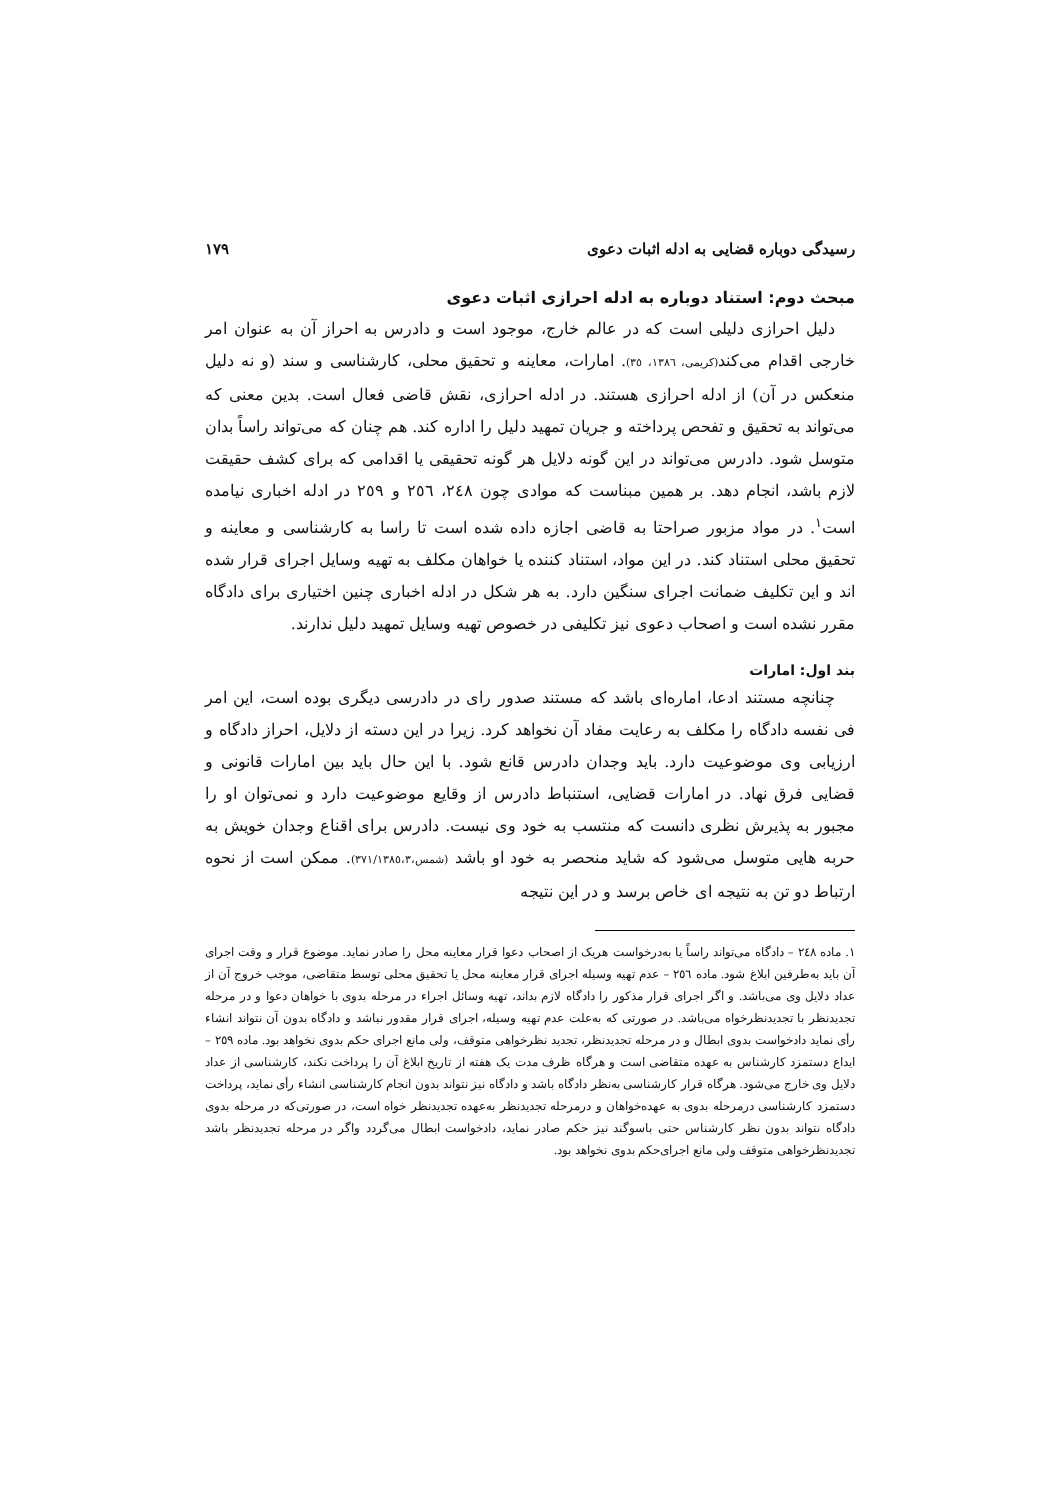رسیدگی دوباره قضایی به ادله اثبات دعوی ۱۷۹
مبحث دوم: استناد دوباره به ادله احرازی اثبات دعوی
دلیل احرازی دلیلی است که در عالم خارج، موجود است و دادرس به احراز آن به عنوان امر خارجی اقدام می‌کند(کریمی، ١٣٨٦، ٣٥). امارات، معاینه و تحقیق محلی، کارشناسی و سند (و نه دلیل منعکس در آن) از ادله احرازی هستند. در ادله احرازی، نقش قاضی فعال است. بدین معنی که می‌تواند به تحقیق و تفحص پرداخته و جریان تمهید دلیل را اداره کند. هم چنان که می‌تواند راساً بدان متوسل شود. دادرس می‌تواند در این گونه دلایل هر گونه تحقیقی یا اقدامی که برای کشف حقیقت لازم باشد، انجام دهد. بر همین مبناست که موادی چون ٢٤٨، ٢٥٦ و ٢٥٩ در ادله اخباری نیامده است<sup>١</sup>. در مواد مزبور صراحتا به قاضی اجازه داده شده است تا راسا به کارشناسی و معاینه و تحقیق محلی استناد کند. در این مواد، استناد کننده یا خواهان مکلف به تهیه وسایل اجرای قرار شده اند و این تکلیف ضمانت اجرای سنگین دارد. به هر شکل در ادله اخباری چنین اختیاری برای دادگاه مقرر نشده است و اصحاب دعوی نیز تکلیفی در خصوص تهیه وسایل تمهید دلیل ندارند.
بند اول: امارات
چنانچه مستند ادعا، اماره‌ای باشد که مستند صدور رای در دادرسی دیگری بوده است، این امر فی نفسه دادگاه را مکلف به رعایت مفاد آن نخواهد کرد. زیرا در این دسته از دلایل، احراز دادگاه و ارزیابی وی موضوعیت دارد. باید وجدان دادرس قانع شود. با این حال باید بین امارات قانونی و قضایی فرق نهاد. در امارات قضایی، استنباط دادرس از وقایع موضوعیت دارد و نمی‌توان او را مجبور به پذیرش نظری دانست که منتسب به خود وی نیست. دادرس برای اقناع وجدان خویش به حربه هایی متوسل می‌شود که شاید منحصر به خود او باشد (شمس،٣٧١/١٣٨٥،٣). ممکن است از نحوه ارتباط دو تن به نتیجه ای خاص برسد و در این نتیجه
١. ماده ٢٤٨ – دادگاه می‌تواند راساً یا به‌درخواست هریک از اصحاب دعوا قرار معاینه محل را صادر نماید. موضوع قرار و وقت اجرای آن باید به‌طرفین ابلاغ شود. ماده ٢٥٦ – عدم تهیه وسیله اجرای قرار معاینه محل یا تحقیق محلی توسط متقاضی، موجب خروج آن از عداد دلایل وی می‌باشد. و اگر اجرای قرار مذکور را دادگاه لازم بداند، تهیه وسائل اجراء در مرحله بدوی با خواهان دعوا و در مرحله تجدیدنظر با تجدیدنظرخواه می‌باشد. در صورتی که به‌علت عدم تهیه وسیله، اجرای قرار مقدور نباشد و دادگاه بدون آن نتواند انشاء رأی نماید دادخواست بدوی ابطال و در مرحله تجدیدنظر، تجدید نظرخواهی متوقف، ولی مانع اجرای حکم بدوی نخواهد بود. ماده ٢٥٩ – ایداع دستمزد کارشناس به عهده متقاضی است و هرگاه ظرف مدت یک هفته از تاریخ ابلاغ آن را پرداخت نکند، کارشناسی از عداد دلایل وی خارج می‌شود. هرگاه قرار کارشناسی به‌نظر دادگاه باشد و دادگاه نیز نتواند بدون انجام کارشناسی انشاء رأی نماید، پرداخت دستمزد کارشناسی درمرحله بدوی به عهده‌خواهان و درمرحله تجدیدنظر به‌عهده تجدیدنظر خواه است، در صورتی‌که در مرحله بدوی دادگاه نتواند بدون نظر کارشناس حتی باسوگند نیز حکم صادر نماید، دادخواست ابطال می‌گردد واگر در مرحله تجدیدنظر باشد تجدیدنظرخواهی متوقف ولی مانع اجرای‌حکم بدوی نخواهد بود.